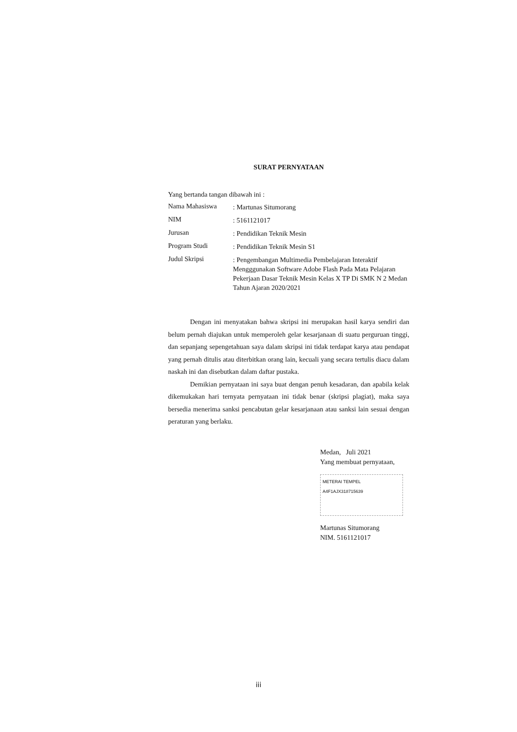SURAT PERNYATAAN
Yang bertanda tangan dibawah ini :
Nama Mahasiswa
: Martunas Situmorang
NIM
: 5161121017
Jurusan
: Pendidikan Teknik Mesin
Program Studi
: Pendidikan Teknik Mesin S1
Judul Skripsi
: Pengembangan Multimedia Pembelajaran Interaktif Mengggunakan Software Adobe Flash Pada Mata Pelajaran Pekerjaan Dasar Teknik Mesin Kelas X TP Di SMK N 2 Medan Tahun Ajaran 2020/2021
Dengan ini menyatakan bahwa skripsi ini merupakan hasil karya sendiri dan belum pernah diajukan untuk memperoleh gelar kesarjanaan di suatu perguruan tinggi, dan sepanjang sepengetahuan saya dalam skripsi ini tidak terdapat karya atau pendapat yang pernah ditulis atau diterbitkan orang lain, kecuali yang secara tertulis diacu dalam naskah ini dan disebutkan dalam daftar pustaka.
Demikian pernyataan ini saya buat dengan penuh kesadaran, dan apabila kelak dikemukakan hari ternyata pernyataan ini tidak benar (skripsi plagiat), maka saya bersedia menerima sanksi pencabutan gelar kesarjanaan atau sanksi lain sesuai dengan peraturan yang berlaku.
Medan, Juli 2021
Yang membuat pernyataan,
METERAI TEMPEL
A4F1AJX318715639
Martunas Situmorang
NIM. 5161121017
iii